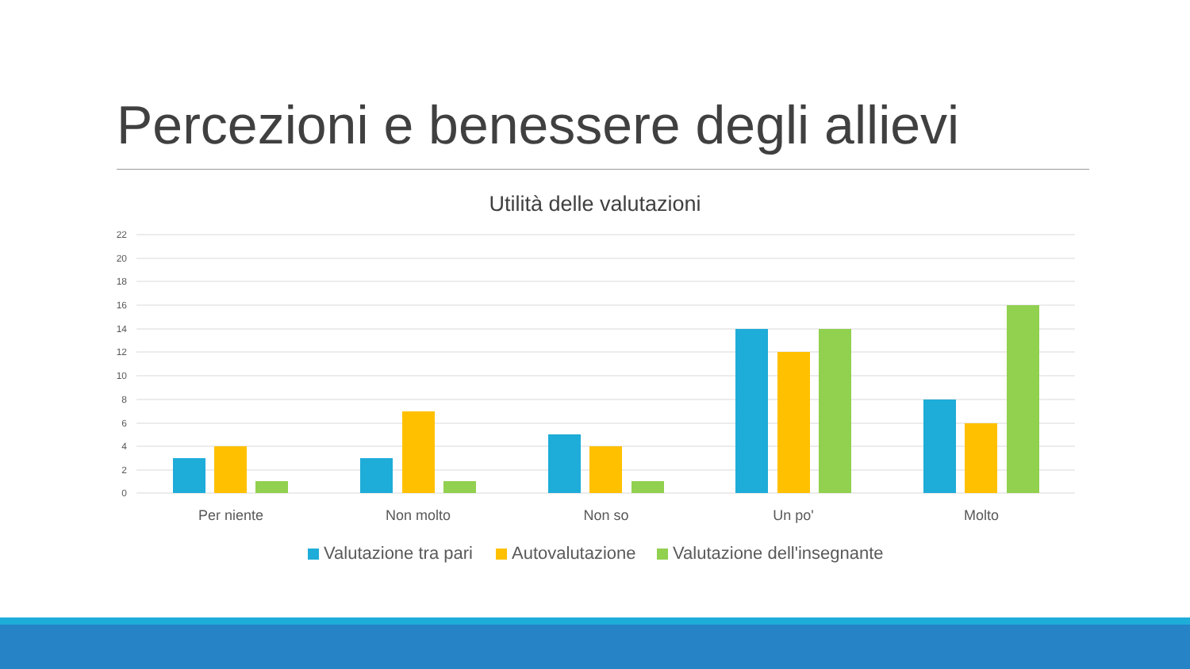Percezioni e benessere degli allievi
Utilità delle valutazioni
22
20
18
16
14
12
10
8
6
4
2
0
Per niente
Non molto
Non so
Un po'
Molto
Valutazione tra pari
Autovalutazione
Valutazione dell'insegnante